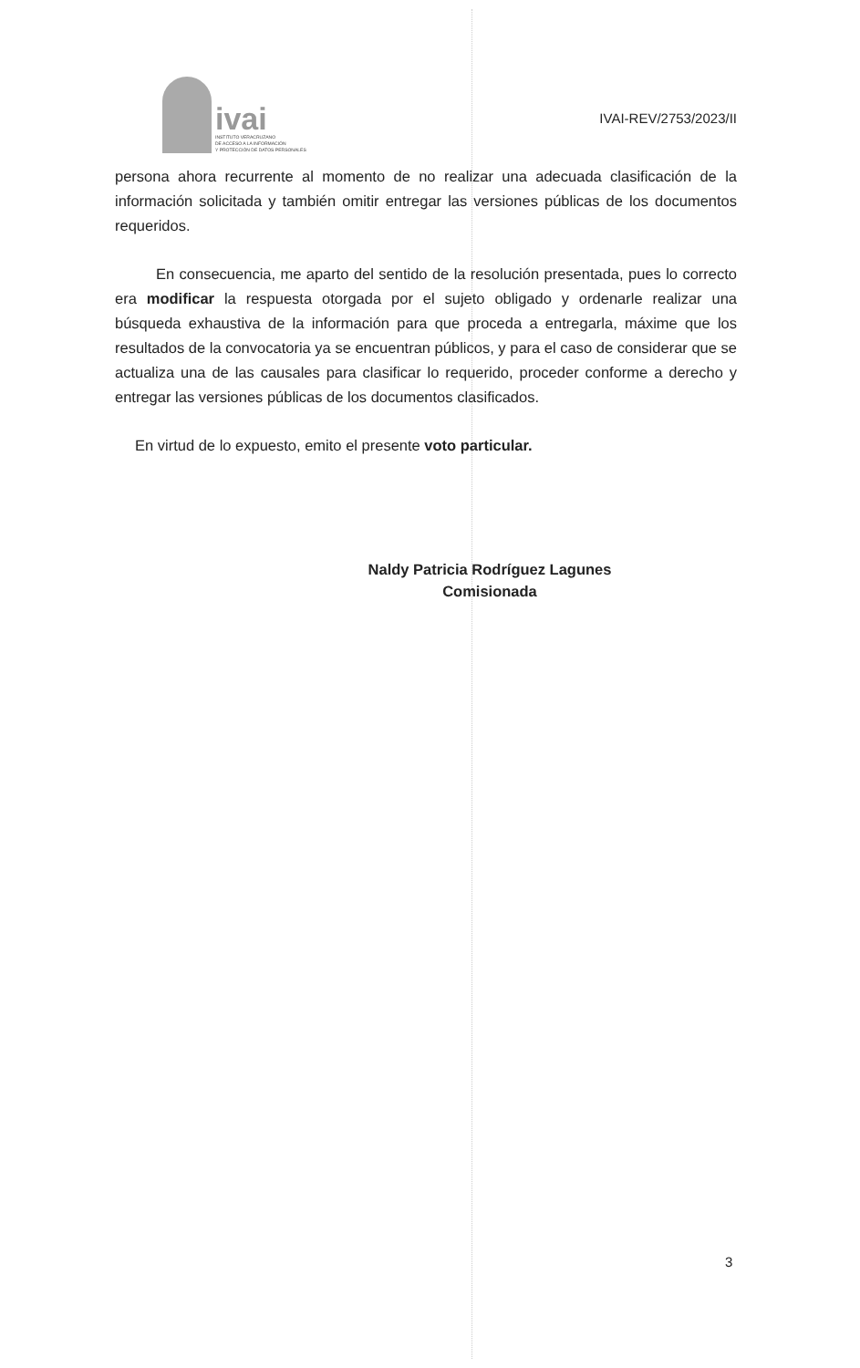ivai
INSTITUTO VERACRUZANO
DE ACCESO A LA INFORMACIÓN
Y PROTECCIÓN DE DATOS PERSONALES
IVAI-REV/2753/2023/II
persona ahora recurrente al momento de no realizar una adecuada clasificación de la información solicitada y también omitir entregar las versiones públicas de los documentos requeridos.
En consecuencia, me aparto del sentido de la resolución presentada, pues lo correcto era modificar la respuesta otorgada por el sujeto obligado y ordenarle realizar una búsqueda exhaustiva de la información para que proceda a entregarla, máxime que los resultados de la convocatoria ya se encuentran públicos, y para el caso de considerar que se actualiza una de las causales para clasificar lo requerido, proceder conforme a derecho y entregar las versiones públicas de los documentos clasificados.
En virtud de lo expuesto, emito el presente voto particular.
Naldy Patricia Rodríguez Lagunes
Comisionada
3